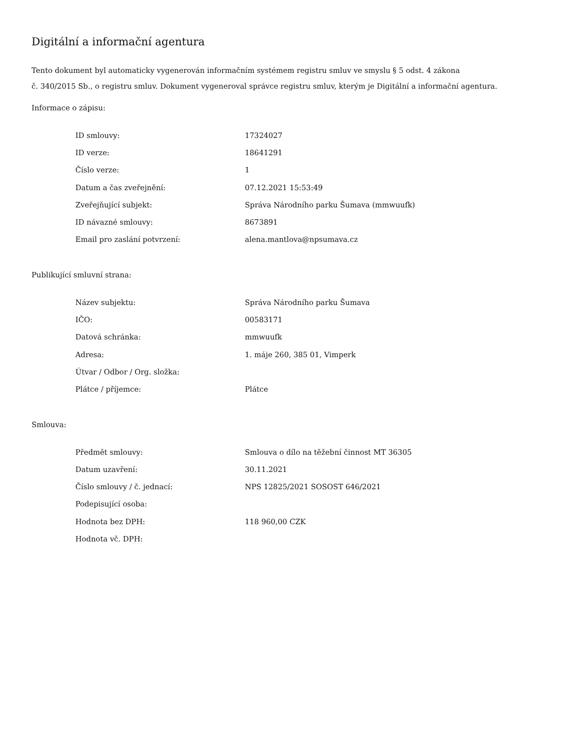Digitální a informační agentura
Tento dokument byl automaticky vygenerován informačním systémem registru smluv ve smyslu § 5 odst. 4 zákona
č. 340/2015 Sb., o registru smluv. Dokument vygeneroval správce registru smluv, kterým je Digitální a informační agentura.
Informace o zápisu:
| ID smlouvy: | 17324027 |
| ID verze: | 18641291 |
| Číslo verze: | 1 |
| Datum a čas zveřejnění: | 07.12.2021 15:53:49 |
| Zveřejňující subjekt: | Správa Národního parku Šumava (mmwuufk) |
| ID návazné smlouvy: | 8673891 |
| Email pro zaslání potvrzení: | alena.mantlova@npsumava.cz |
Publikující smluvní strana:
| Název subjektu: | Správa Národního parku Šumava |
| IČO: | 00583171 |
| Datová schránka: | mmwuufk |
| Adresa: | 1. máje 260, 385 01, Vimperk |
| Útvar / Odbor / Org. složka: | |
| Plátce / příjemce: | Plátce |
Smlouva:
| Předmět smlouvy: | Smlouva o dílo na těžební činnost MT 36305 |
| Datum uzavření: | 30.11.2021 |
| Číslo smlouvy / č. jednací: | NPS 12825/2021 SOSOST 646/2021 |
| Podepisující osoba: | |
| Hodnota bez DPH: | 118 960,00 CZK |
| Hodnota vč. DPH: | |